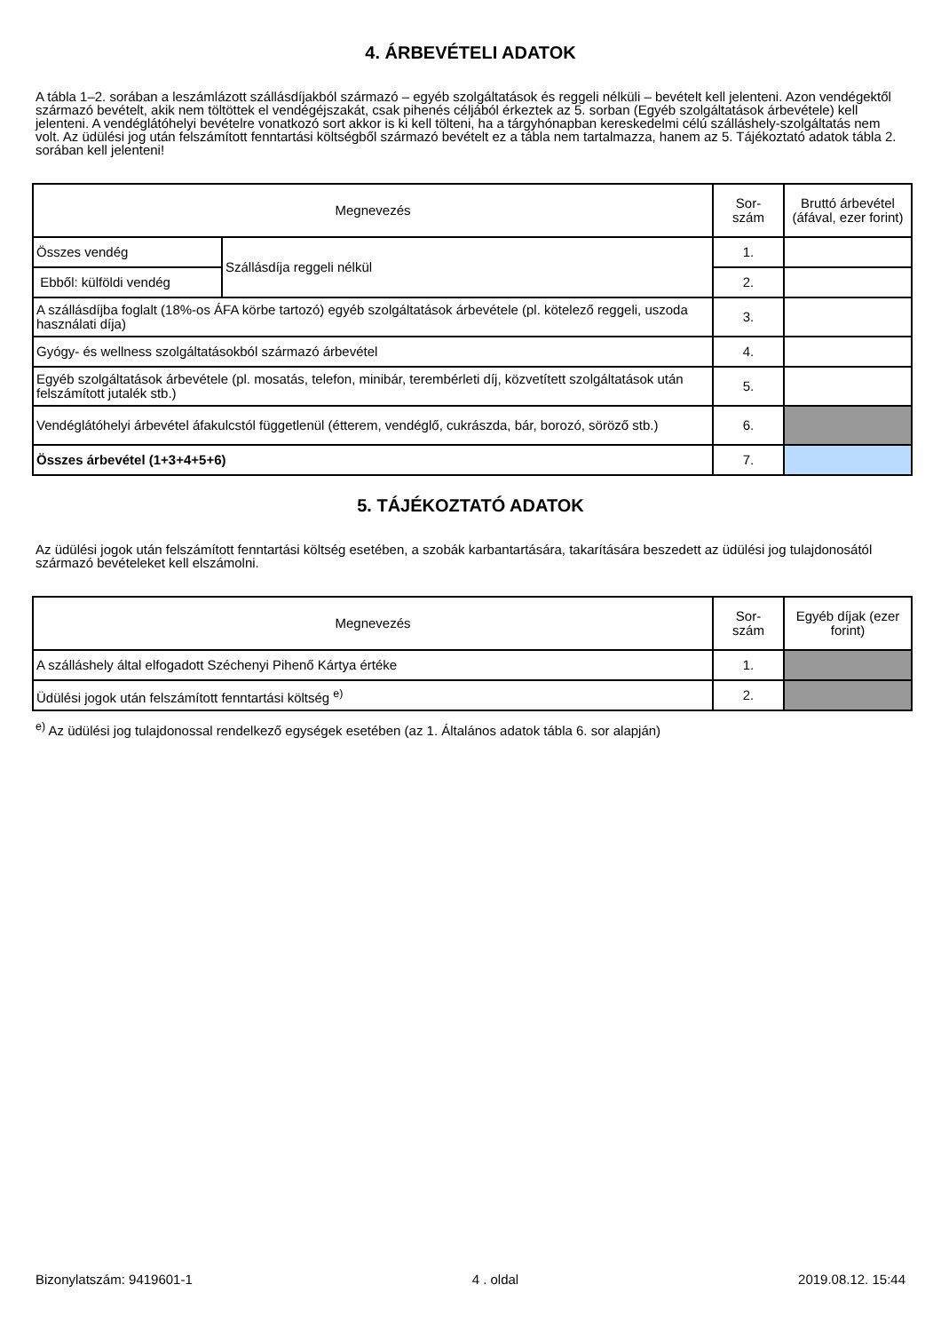4. ÁRBEVÉTELI ADATOK
A tábla 1–2. sorában a leszámlázott szállásdíjakból származó – egyéb szolgáltatások és reggeli nélküli – bevételt kell jelenteni. Azon vendégektől származó bevételt, akik nem töltöttek el vendégéjszakát, csak pihenés céljából érkeztek az 5. sorban (Egyéb szolgáltatások árbevétele) kell jelenteni. A vendéglátóhelyi bevételre vonatkozó sort akkor is ki kell tölteni, ha a tárgyhónapban kereskedelmi célú szálláshely-szolgáltatás nem volt. Az üdülési jog után felszámított fenntartási költségből származó bevételt ez a tábla nem tartalmazza, hanem az 5. Tájékoztató adatok tábla 2. sorában kell jelenteni!
| Megnevezés | | Sor- szám | Bruttó árbevétel (áfával, ezer forint) |
| --- | --- | --- | --- |
| Összes vendég | Szállásdíja reggeli nélkül | 1. | |
| Ebből: külföldi vendég | | 2. | |
| A szállásdíjba foglalt (18%-os ÁFA körbe tartozó) egyéb szolgáltatások árbevétele (pl. kötelező reggeli, uszoda használati díja) | | 3. | |
| Gyógy- és wellness szolgáltatásokból származó árbevétel | | 4. | |
| Egyéb szolgáltatások árbevétele (pl. mosatás, telefon, minibár, terembérleti díj, közvetített szolgáltatások után felszámított jutalék stb.) | | 5. | |
| Vendéglátóhelyi árbevétel áfakulcstól függetlenül (étterem, vendéglő, cukrászda, bár, borozó, söröző stb.) | | 6. | |
| Összes árbevétel (1+3+4+5+6) | | 7. | |
5. TÁJÉKOZTATÓ ADATOK
Az üdülési jogok után felszámított fenntartási költség esetében, a szobák karbantartására, takarítására beszedett az üdülési jog tulajdonosától származó bevételeket kell elszámolni.
| Megnevezés | Sor- szám | Egyéb díjak (ezer forint) |
| --- | --- | --- |
| A szálláshely által elfogadott Széchenyi Pihenő Kártya értéke | 1. | |
| Üdülési jogok után felszámított fenntartási költség <sup>e)</sup> | 2. | |
<sup>e)</sup> Az üdülési jog tulajdonossal rendelkező egységek esetében (az 1. Általános adatok tábla 6. sor alapján)
Bizonylatszám: 9419601-1 4 . oldal 2019.08.12. 15:44